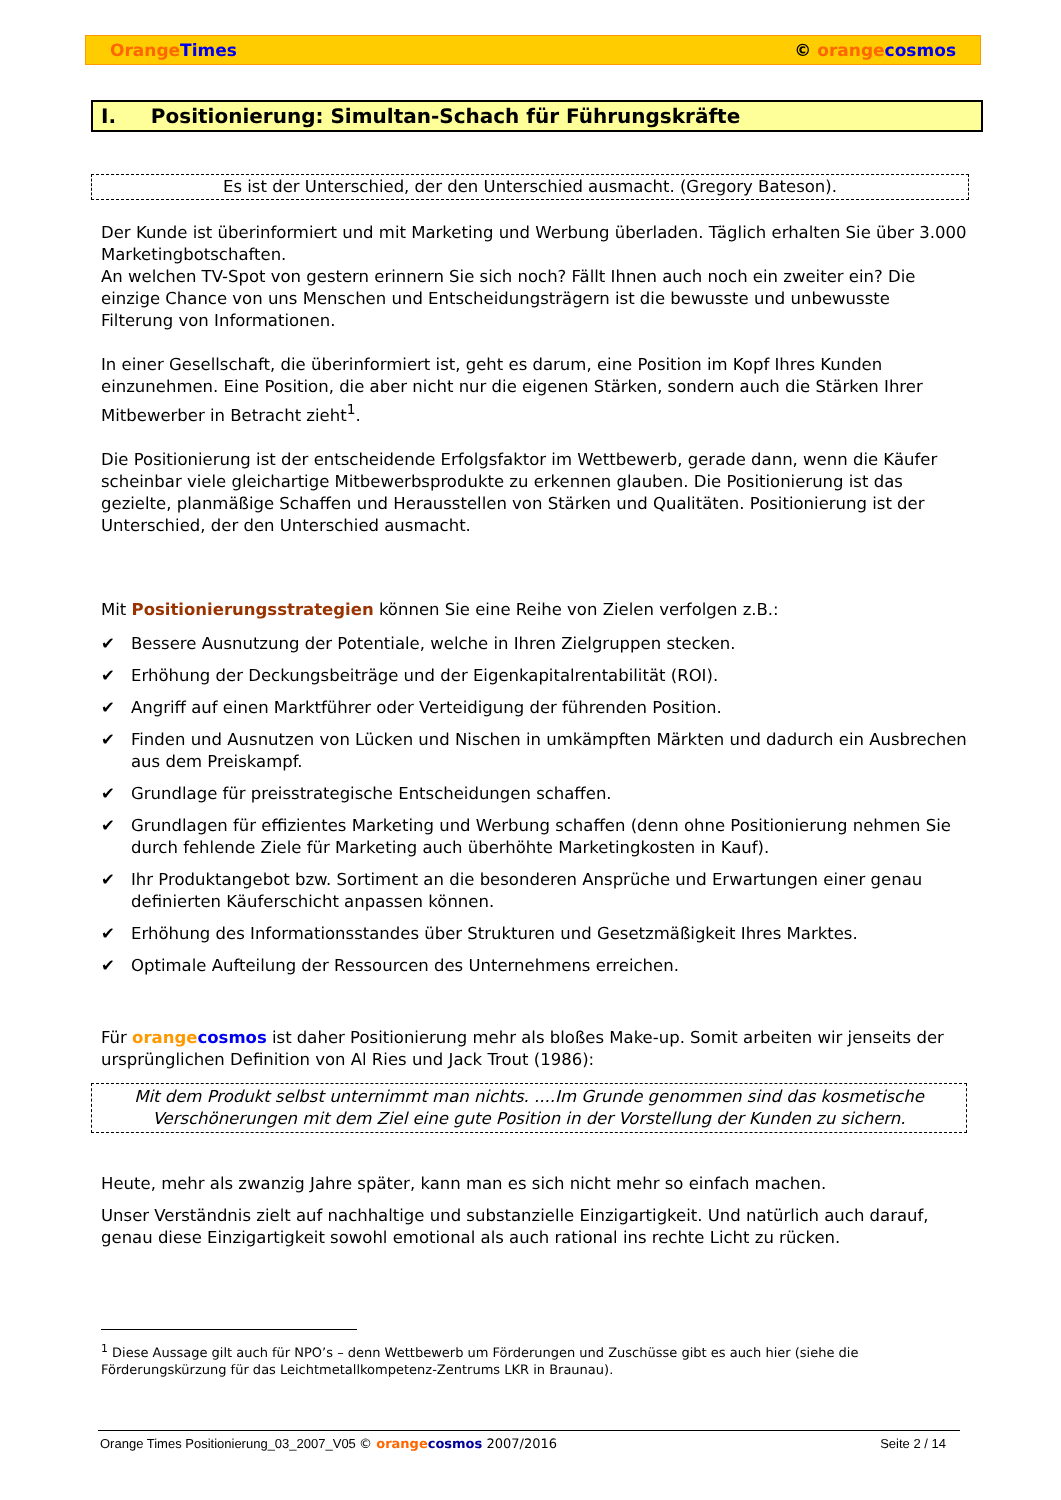Orange Times © orange cosmos
I. Positionierung: Simultan-Schach für Führungskräfte
Es ist der Unterschied, der den Unterschied ausmacht. (Gregory Bateson).
Der Kunde ist überinformiert und mit Marketing und Werbung überladen. Täglich erhalten Sie über 3.000 Marketingbotschaften.
An welchen TV-Spot von gestern erinnern Sie sich noch? Fällt Ihnen auch noch ein zweiter ein? Die einzige Chance von uns Menschen und Entscheidungsträgern ist die bewusste und unbewusste Filterung von Informationen.
In einer Gesellschaft, die überinformiert ist, geht es darum, eine Position im Kopf Ihres Kunden einzunehmen. Eine Position, die aber nicht nur die eigenen Stärken, sondern auch die Stärken Ihrer Mitbewerber in Betracht zieht<sup>1</sup>.
Die Positionierung ist der entscheidende Erfolgsfaktor im Wettbewerb, gerade dann, wenn die Käufer scheinbar viele gleichartige Mitbewerbsprodukte zu erkennen glauben. Die Positionierung ist das gezielte, planmäßige Schaffen und Herausstellen von Stärken und Qualitäten. Positionierung ist der Unterschied, der den Unterschied ausmacht.
Mit Positionierungsstrategien können Sie eine Reihe von Zielen verfolgen z.B.:
✔ Bessere Ausnutzung der Potentiale, welche in Ihren Zielgruppen stecken.
✔ Erhöhung der Deckungsbeiträge und der Eigenkapitalrentabilität (ROI).
✔ Angriff auf einen Marktführer oder Verteidigung der führenden Position.
✔ Finden und Ausnutzen von Lücken und Nischen in umkämpften Märkten und dadurch ein Ausbrechen aus dem Preiskampf.
✔ Grundlage für preisstrategische Entscheidungen schaffen.
✔ Grundlagen für effizientes Marketing und Werbung schaffen (denn ohne Positionierung nehmen Sie durch fehlende Ziele für Marketing auch überhöhte Marketingkosten in Kauf).
✔ Ihr Produktangebot bzw. Sortiment an die besonderen Ansprüche und Erwartungen einer genau definierten Käuferschicht anpassen können.
✔ Erhöhung des Informationsstandes über Strukturen und Gesetzmäßigkeit Ihres Marktes.
✔ Optimale Aufteilung der Ressourcen des Unternehmens erreichen.
Für orange cosmos ist daher Positionierung mehr als bloßes Make-up. Somit arbeiten wir jenseits der ursprünglichen Definition von Al Ries und Jack Trout (1986):
Mit dem Produkt selbst unternimmt man nichts. ....Im Grunde genommen sind das kosmetische Verschönerungen mit dem Ziel eine gute Position in der Vorstellung der Kunden zu sichern.
Heute, mehr als zwanzig Jahre später, kann man es sich nicht mehr so einfach machen.
Unser Verständnis zielt auf nachhaltige und substanzielle Einzigartigkeit. Und natürlich auch darauf, genau diese Einzigartigkeit sowohl emotional als auch rational ins rechte Licht zu rücken.
<sup>1</sup> Diese Aussage gilt auch für NPO’s – denn Wettbewerb um Förderungen und Zuschüsse gibt es auch hier (siehe die Förderungskürzung für das Leichtmetallkompetenz-Zentrums LKR in Braunau).
Orange Times Positionierung_03_2007_V05 © orange cosmos 2007/2016 Seite 2 / 14